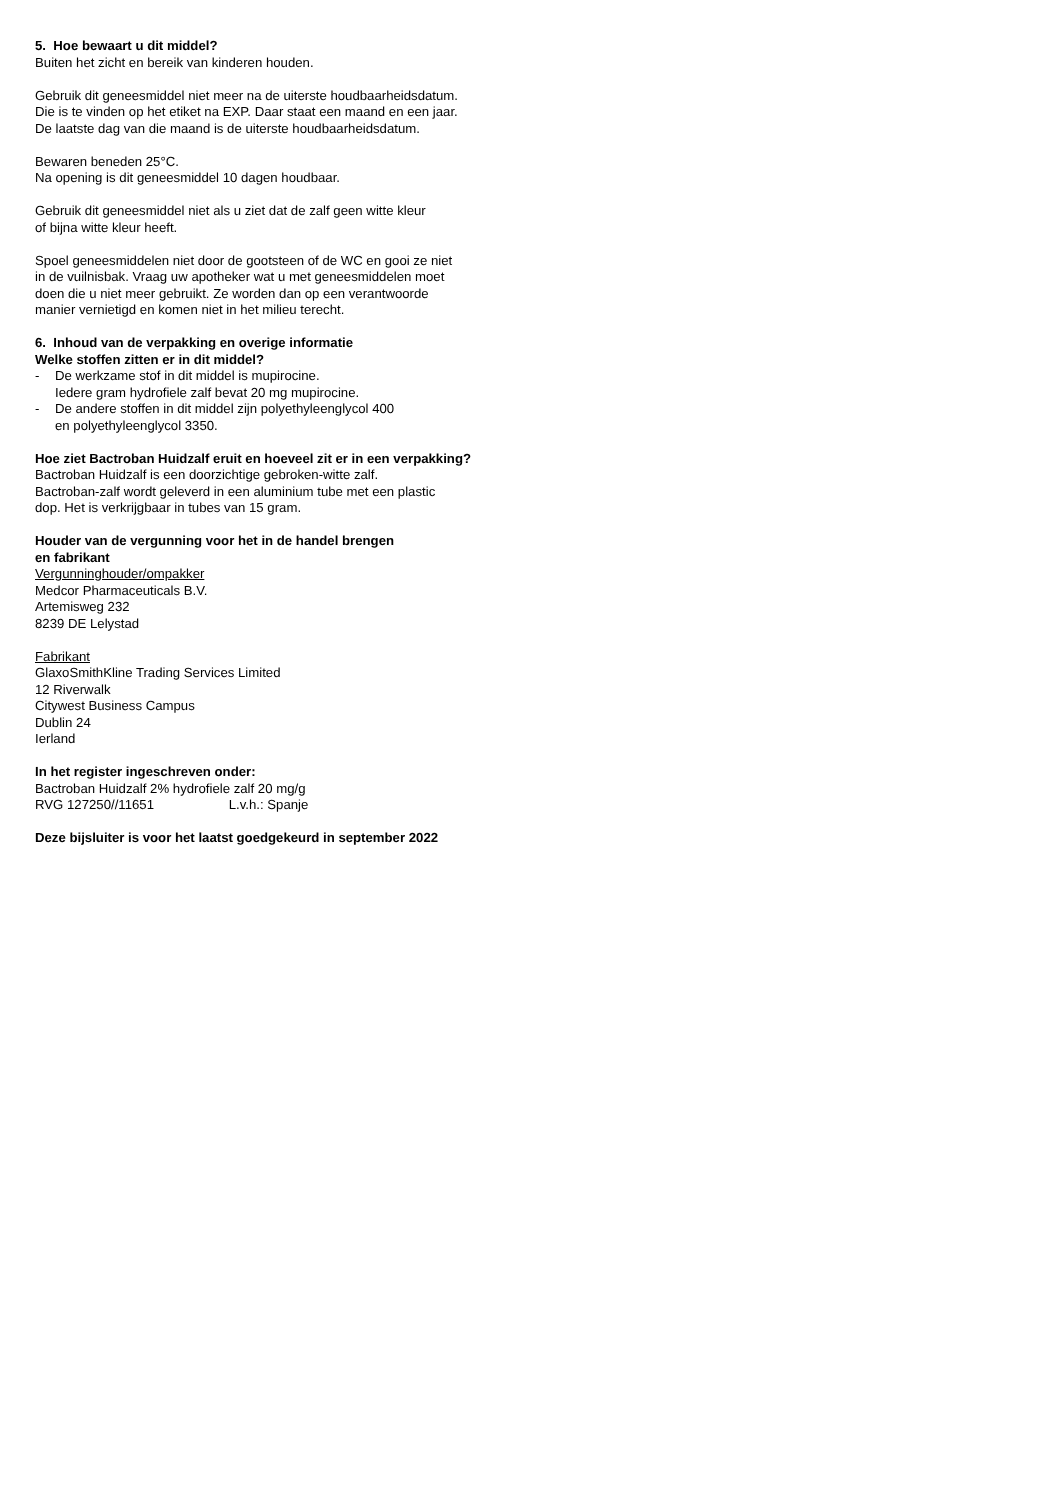5. Hoe bewaart u dit middel?
Buiten het zicht en bereik van kinderen houden.
Gebruik dit geneesmiddel niet meer na de uiterste houdbaarheidsdatum.
Die is te vinden op het etiket na EXP. Daar staat een maand en een jaar.
De laatste dag van die maand is de uiterste houdbaarheidsdatum.
Bewaren beneden 25°C.
Na opening is dit geneesmiddel 10 dagen houdbaar.
Gebruik dit geneesmiddel niet als u ziet dat de zalf geen witte kleur
of bijna witte kleur heeft.
Spoel geneesmiddelen niet door de gootsteen of de WC en gooi ze niet
in de vuilnisbak. Vraag uw apotheker wat u met geneesmiddelen moet
doen die u niet meer gebruikt. Ze worden dan op een verantwoorde
manier vernietigd en komen niet in het milieu terecht.
6. Inhoud van de verpakking en overige informatie
Welke stoffen zitten er in dit middel?
- De werkzame stof in dit middel is mupirocine.
Iedere gram hydrofiele zalf bevat 20 mg mupirocine.
- De andere stoffen in dit middel zijn polyethyleenglycol 400
en polyethyleenglycol 3350.
Hoe ziet Bactroban Huidzalf eruit en hoeveel zit er in een verpakking?
Bactroban Huidzalf is een doorzichtige gebroken-witte zalf.
Bactroban-zalf wordt geleverd in een aluminium tube met een plastic
dop. Het is verkrijgbaar in tubes van 15 gram.
Houder van de vergunning voor het in de handel brengen
en fabrikant
Vergunninghouder/ompakker
Medcor Pharmaceuticals B.V.
Artemisweg 232
8239 DE Lelystad
Fabrikant
GlaxoSmithKline Trading Services Limited
12 Riverwalk
Citywest Business Campus
Dublin 24
Ierland
In het register ingeschreven onder:
Bactroban Huidzalf 2% hydrofiele zalf 20 mg/g
RVG 127250//11651 L.v.h.: Spanje
Deze bijsluiter is voor het laatst goedgekeurd in september 2022